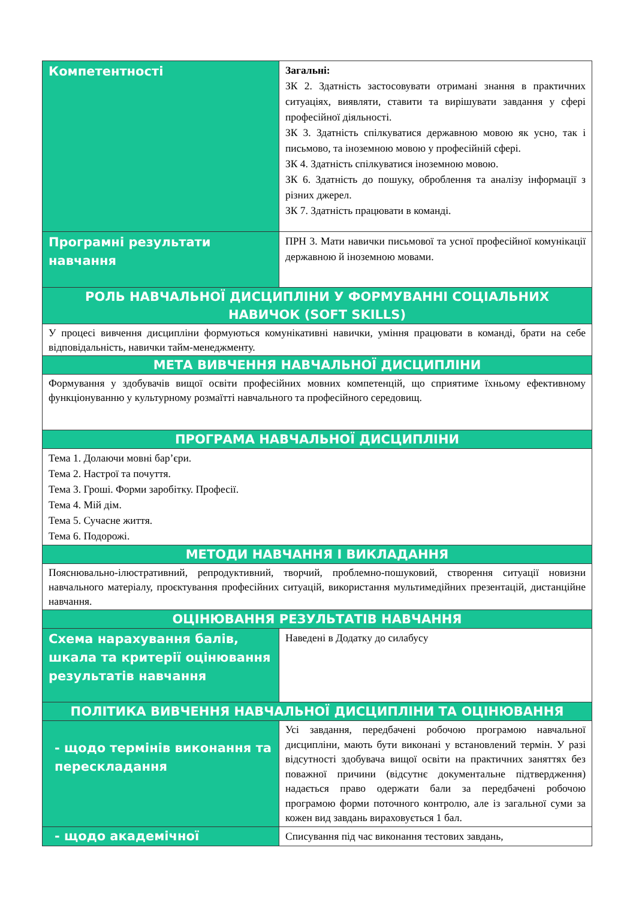| Компетентності | Загальні: ЗК 2. Здатність застосовувати отримані знання в практичних ситуаціях, виявляти, ставити та вирішувати завдання у сфері професійної діяльності. ЗК 3. Здатність спілкуватися державною мовою як усно, так і письмово, та іноземною мовою у професійній сфері. ЗК 4. Здатність спілкуватися іноземною мовою. ЗК 6. Здатність до пошуку, оброблення та аналізу інформації з різних джерел. ЗК 7. Здатність працювати в команді. |
| Програмні результати навчання | ПРН 3. Мати навички письмової та усної професійної комунікації державною й іноземною мовами. |
| РОЛЬ НАВЧАЛЬНОЇ ДИСЦИПЛІНИ У ФОРМУВАННІ СОЦІАЛЬНИХ НАВИЧОК (SOFT SKILLS) | |
| У процесі вивчення дисципліни формуються комунікативні навички, уміння працювати в команді, брати на себе відповідальність, навички тайм-менеджменту. | |
| МЕТА ВИВЧЕННЯ НАВЧАЛЬНОЇ ДИСЦИПЛІНИ | |
| Формування у здобувачів вищої освіти професійних мовних компетенцій, що сприятиме їхньому ефективному функціонуванню у культурному розмаїтті навчального та професійного середовищ. | |
| ПРОГРАМА НАВЧАЛЬНОЇ ДИСЦИПЛІНИ | |
| Тема 1. Долаючи мовні бар’єри. Тема 2. Настрої та почуття. Тема 3. Гроші. Форми заробітку. Професії. Тема 4. Мій дім. Тема 5. Сучасне життя. Тема 6. Подорожі. | |
| МЕТОДИ НАВЧАННЯ І ВИКЛАДАННЯ | |
| Пояснювально-ілюстративний, репродуктивний, творчий, проблемно-пошуковий, створення ситуації новизни навчального матеріалу, проєктування професійних ситуацій, використання мультимедійних презентацій, дистанційне навчання. | |
| ОЦІНЮВАННЯ РЕЗУЛЬТАТІВ НАВЧАННЯ | |
| Схема нарахування балів, шкала та критерії оцінювання результатів навчання | Наведені в Додатку до силабусу |
| ПОЛІТИКА ВИВЧЕННЯ НАВЧАЛЬНОЇ ДИСЦИПЛІНИ ТА ОЦІНЮВАННЯ | |
| - щодо термінів виконання та перескладання | Усі завдання, передбачені робочою програмою навчальної дисципліни, мають бути виконані у встановлений термін. У разі відсутності здобувача вищої освіти на практичних заняттях без поважної причини (відсутнє документальне підтвердження) надається право одержати бали за передбачені робочою програмою форми поточного контролю, але із загальної суми за кожен вид завдань вираховується 1 бал. |
| - щодо академічної | Списування під час виконання тестових завдань, |